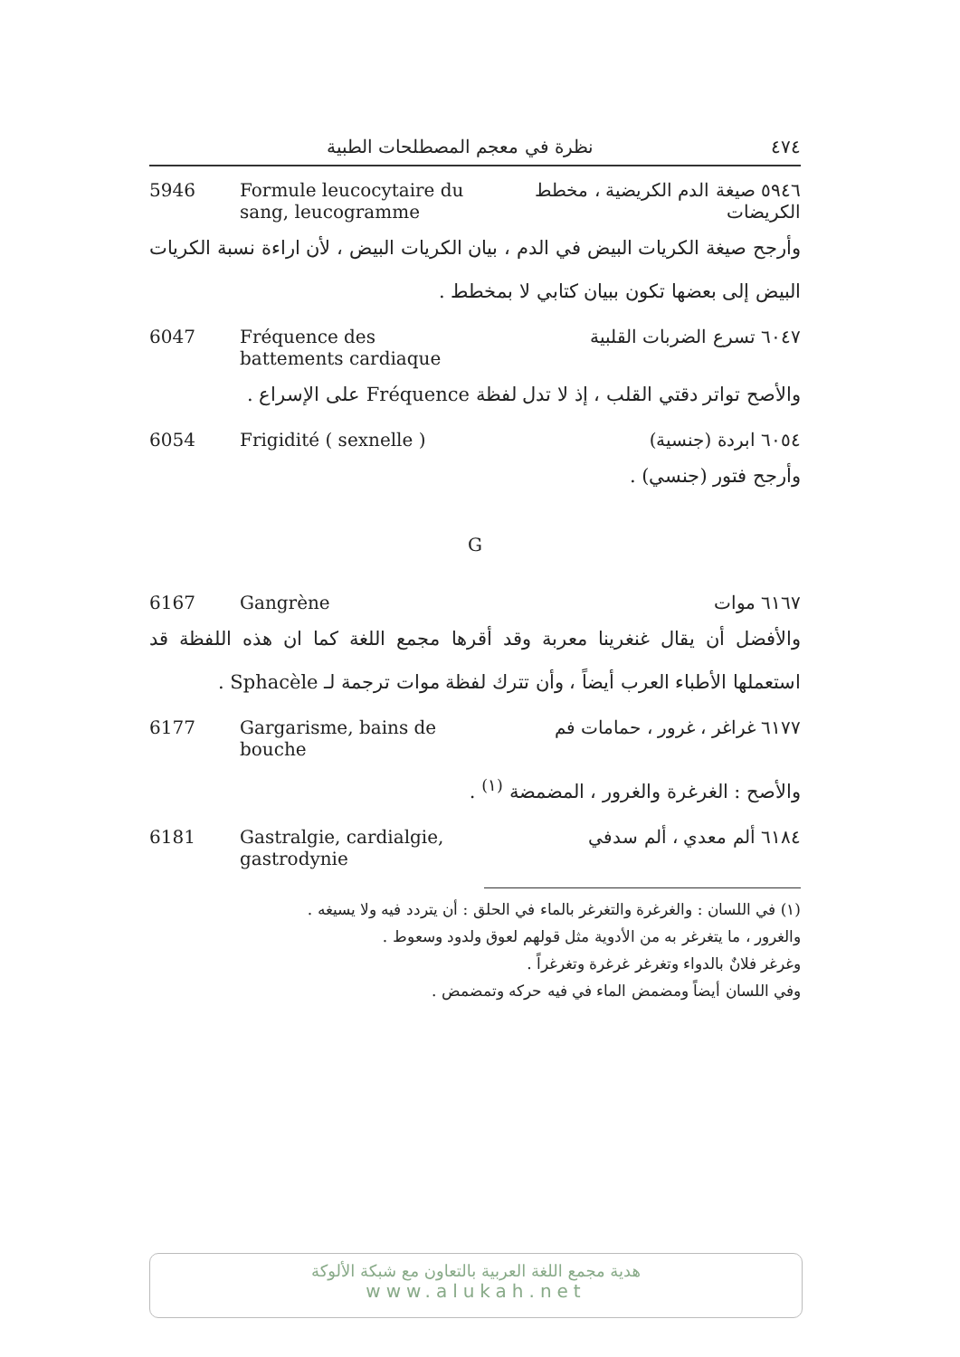٤٧٤ نظرة في معجم المصطلحات الطبية
5946 Formule leucocytaire du sang, leucogramme
٥٩٤٦ صيغة الدم الكريضية ، مخطط الكريضات
وأرجح صيغة الكريات البيض في الدم ، بيان الكريات البيض ، لأن اراءة نسبة الكريات البيض إلى بعضها تكون ببيان كتابي لا بمخطط .
6047 Fréquence des battements cardiaque
٦٠٤٧ تسرع الضربات القلبية
والأصح تواتر دقتي القلب ، إذ لا تدل لفظة Fréquence على الإسراع .
6054 Frigidité ( sexnelle )
٦٠٥٤ ابردة (جنسية)
وأرجح فتور (جنسي) .
G
6167 Gangrène ٦١٦٧ موات
والأفضل أن يقال غنغرينا معربة وقد أقرها مجمع اللغة كما ان هذه اللفظة قد استعملها الأطباء العرب أيضاً ، وأن تترك لفظة موات ترجمة لـ Sphacèle .
6177 Gargarisme, bains de bouche
٦١٧٧ غراغر ، غرور ، حمامات فم
والأصح : الغرغرة والغرور ، المضمضة <sup>(١)</sup> .
6181 Gastralgie, cardialgie, gastrodynie
٦١٨٤ ألم معدي ، ألم سدفي
(١) في اللسان : والغرغرة والتغرغر بالماء في الحلق : أن يتردد فيه ولا يسيغه .
والغرور ، ما يتغرغر به من الأدوية مثل قولهم لعوق ولدود وسعوط .
وغرغر فلانٌ بالدواء وتغرغر غرغرة وتغرغراً .
وفي اللسان أيضاً ومضمض الماء في فيه حركه وتمضمض .
هدية مجمع اللغة العربية بالتعاون مع شبكة الألوكة
www.alukah.net